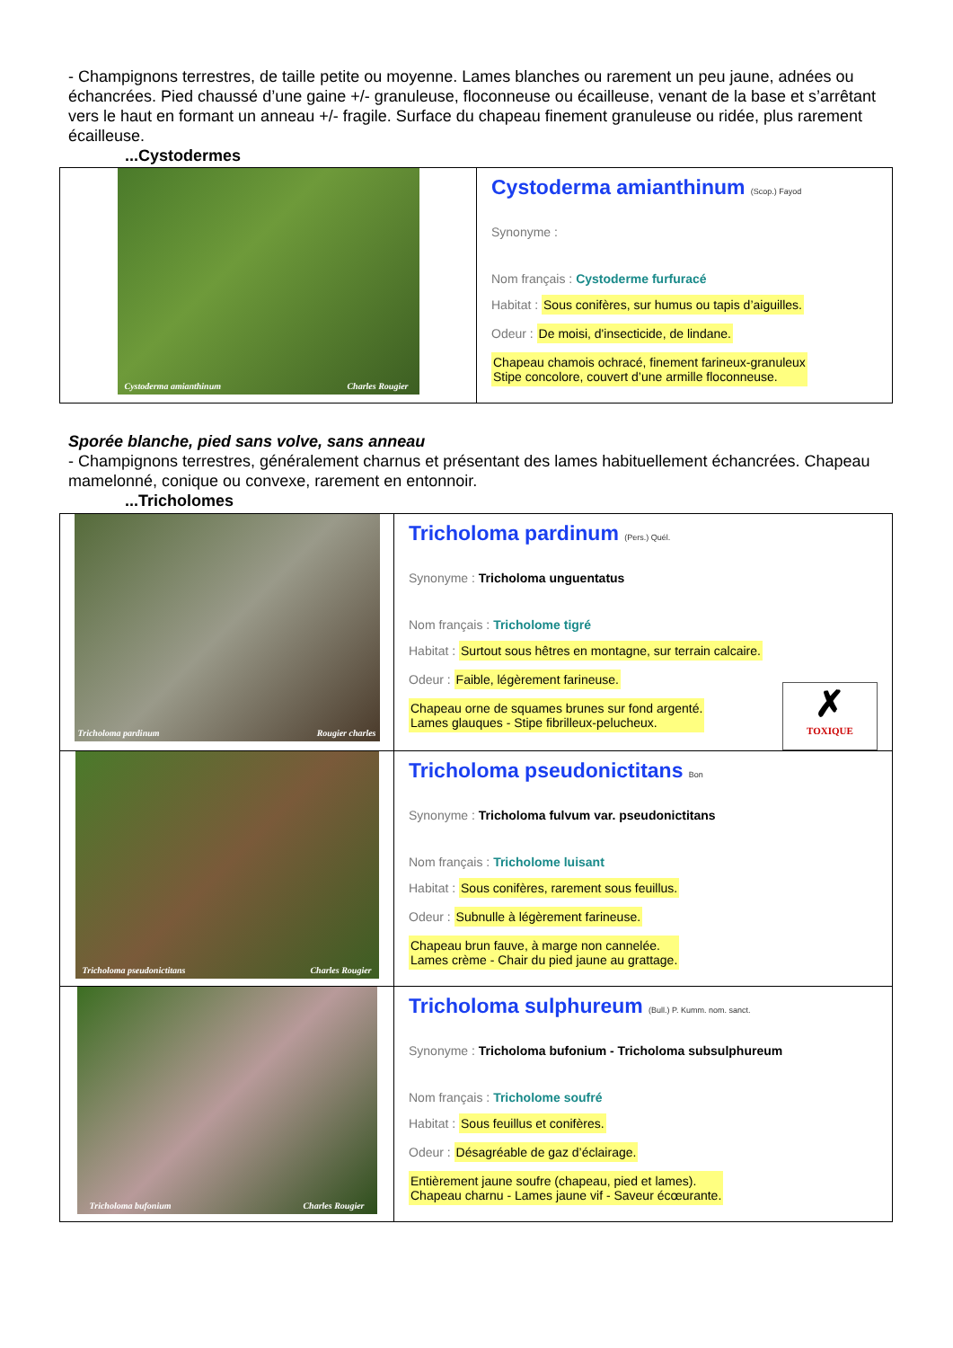- Champignons terrestres, de taille petite ou moyenne. Lames blanches ou rarement un peu jaune, adnées ou échancrées. Pied chaussé d’une gaine +/- granuleuse, floconneuse ou écailleuse, venant de la base et s’arrêtant vers le haut en formant un anneau +/- fragile. Surface du chapeau finement granuleuse ou ridée, plus rarement écailleuse.
...Cystodermes
| Cystoderma amianthinum Charles Rougier | Cystoderma amianthinum (Scop.) Fayod Synonyme : Nom français : Cystoderme furfuracé Habitat : Sous conifères, sur humus ou tapis d’aiguilles. Odeur : De moisi, d'insecticide, de lindane. Chapeau chamois ochracé, finement farineux-granuleux Stipe concolore, couvert d’une armille floconneuse. |
Sporée blanche, pied sans volve, sans anneau
- Champignons terrestres, généralement charnus et présentant des lames habituellement échancrées. Chapeau mamelonné, conique ou convexe, rarement en entonnoir.
...Tricholomes
| Tricholoma pardinum Rougier charles | Tricholoma pardinum (Pers.) Quél. Synonyme : Tricholoma unguentatus Nom français : Tricholome tigré Habitat : Surtout sous hêtres en montagne, sur terrain calcaire. Odeur : Faible, légèrement farineuse. ✗ TOXIQUE Chapeau orne de squames brunes sur fond argenté. Lames glauques - Stipe fibrilleux-pelucheux. |
| Tricholoma pseudonictitans Charles Rougier | Tricholoma pseudonictitans Bon Synonyme : Tricholoma fulvum var. pseudonictitans Nom français : Tricholome luisant Habitat : Sous conifères, rarement sous feuillus. Odeur : Subnulle à légèrement farineuse. Chapeau brun fauve, à marge non cannelée. Lames crème - Chair du pied jaune au grattage. |
| Tricholoma bufonium Charles Rougier | Tricholoma sulphureum (Bull.) P. Kumm. nom. sanct. Synonyme : Tricholoma bufonium - Tricholoma subsulphureum Nom français : Tricholome soufré Habitat : Sous feuillus et conifères. Odeur : Désagréable de gaz d’éclairage. Entièrement jaune soufre (chapeau, pied et lames). Chapeau charnu - Lames jaune vif - Saveur écœurante. |